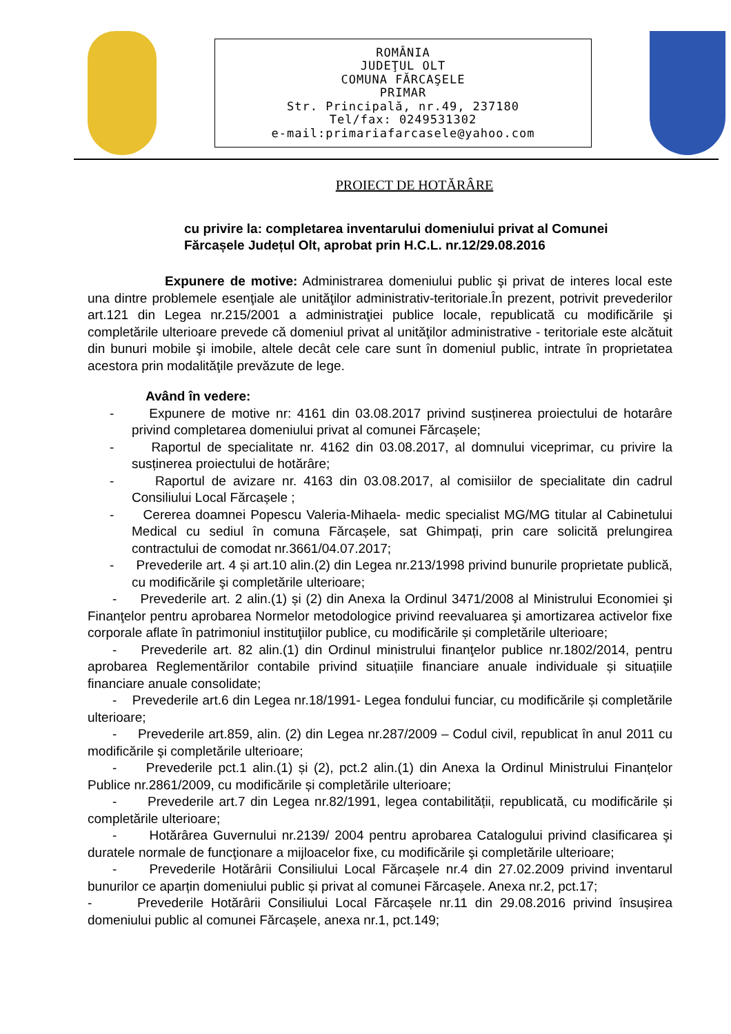ROMÂNIA
JUDEŢUL OLT
COMUNA FĂRCAŞELE
PRIMAR
Str. Principală, nr.49, 237180
Tel/fax: 0249531302
e-mail:primariafarcasele@yahoo.com
PROIECT DE HOTĂRÂRE
cu privire la: completarea inventarului domeniului privat al Comunei
Fărcașele Județul Olt, aprobat prin H.C.L. nr.12/29.08.2016
Expunere de motive: Administrarea domeniului public şi privat de interes local este una dintre problemele esenţiale ale unităţilor administrativ-teritoriale.În prezent, potrivit prevederilor art.121 din Legea nr.215/2001 a administraţiei publice locale, republicată cu modificările şi completările ulterioare prevede că domeniul privat al unităţilor administrative - teritoriale este alcătuit din bunuri mobile şi imobile, altele decât cele care sunt în domeniul public, intrate în proprietatea acestora prin modalităţile prevăzute de lege.
Având în vedere:
- Expunere de motive nr: 4161 din 03.08.2017 privind susținerea proiectului de hotarâre privind completarea domeniului privat al comunei Fărcașele;
- Raportul de specialitate nr. 4162 din 03.08.2017, al domnului viceprimar, cu privire la susținerea proiectului de hotărâre;
- Raportul de avizare nr. 4163 din 03.08.2017, al comisiilor de specialitate din cadrul Consiliului Local Fărcașele ;
- Cererea doamnei Popescu Valeria-Mihaela- medic specialist MG/MG titular al Cabinetului Medical cu sediul în comuna Fărcașele, sat Ghimpați, prin care solicită prelungirea contractului de comodat nr.3661/04.07.2017;
- Prevederile art. 4 și art.10 alin.(2) din Legea nr.213/1998 privind bunurile proprietate publică, cu modificările şi completările ulterioare;
- Prevederile art. 2 alin.(1) și (2) din Anexa la Ordinul 3471/2008 al Ministrului Economiei şi Finanţelor pentru aprobarea Normelor metodologice privind reevaluarea şi amortizarea activelor fixe corporale aflate în patrimoniul instituţiilor publice, cu modificările și completările ulterioare;
- Prevederile art. 82 alin.(1) din Ordinul ministrului finanţelor publice nr.1802/2014, pentru aprobarea Reglementărilor contabile privind situațiile financiare anuale individuale și situațiile financiare anuale consolidate;
- Prevederile art.6 din Legea nr.18/1991- Legea fondului funciar, cu modificările și completările ulterioare;
- Prevederile art.859, alin. (2) din Legea nr.287/2009 – Codul civil, republicat în anul 2011 cu modificările şi completările ulterioare;
- Prevederile pct.1 alin.(1) și (2), pct.2 alin.(1) din Anexa la Ordinul Ministrului Finanțelor Publice nr.2861/2009, cu modificările și completările ulterioare;
- Prevederile art.7 din Legea nr.82/1991, legea contabilității, republicată, cu modificările și completările ulterioare;
- Hotărârea Guvernului nr.2139/ 2004 pentru aprobarea Catalogului privind clasificarea şi duratele normale de funcţionare a mijloacelor fixe, cu modificările şi completările ulterioare;
- Prevederile Hotărârii Consiliului Local Fărcașele nr.4 din 27.02.2009 privind inventarul bunurilor ce aparțin domeniului public și privat al comunei Fărcașele. Anexa nr.2, pct.17;
- Prevederile Hotărârii Consiliului Local Fărcașele nr.11 din 29.08.2016 privind însușirea domeniului public al comunei Fărcașele, anexa nr.1, pct.149;